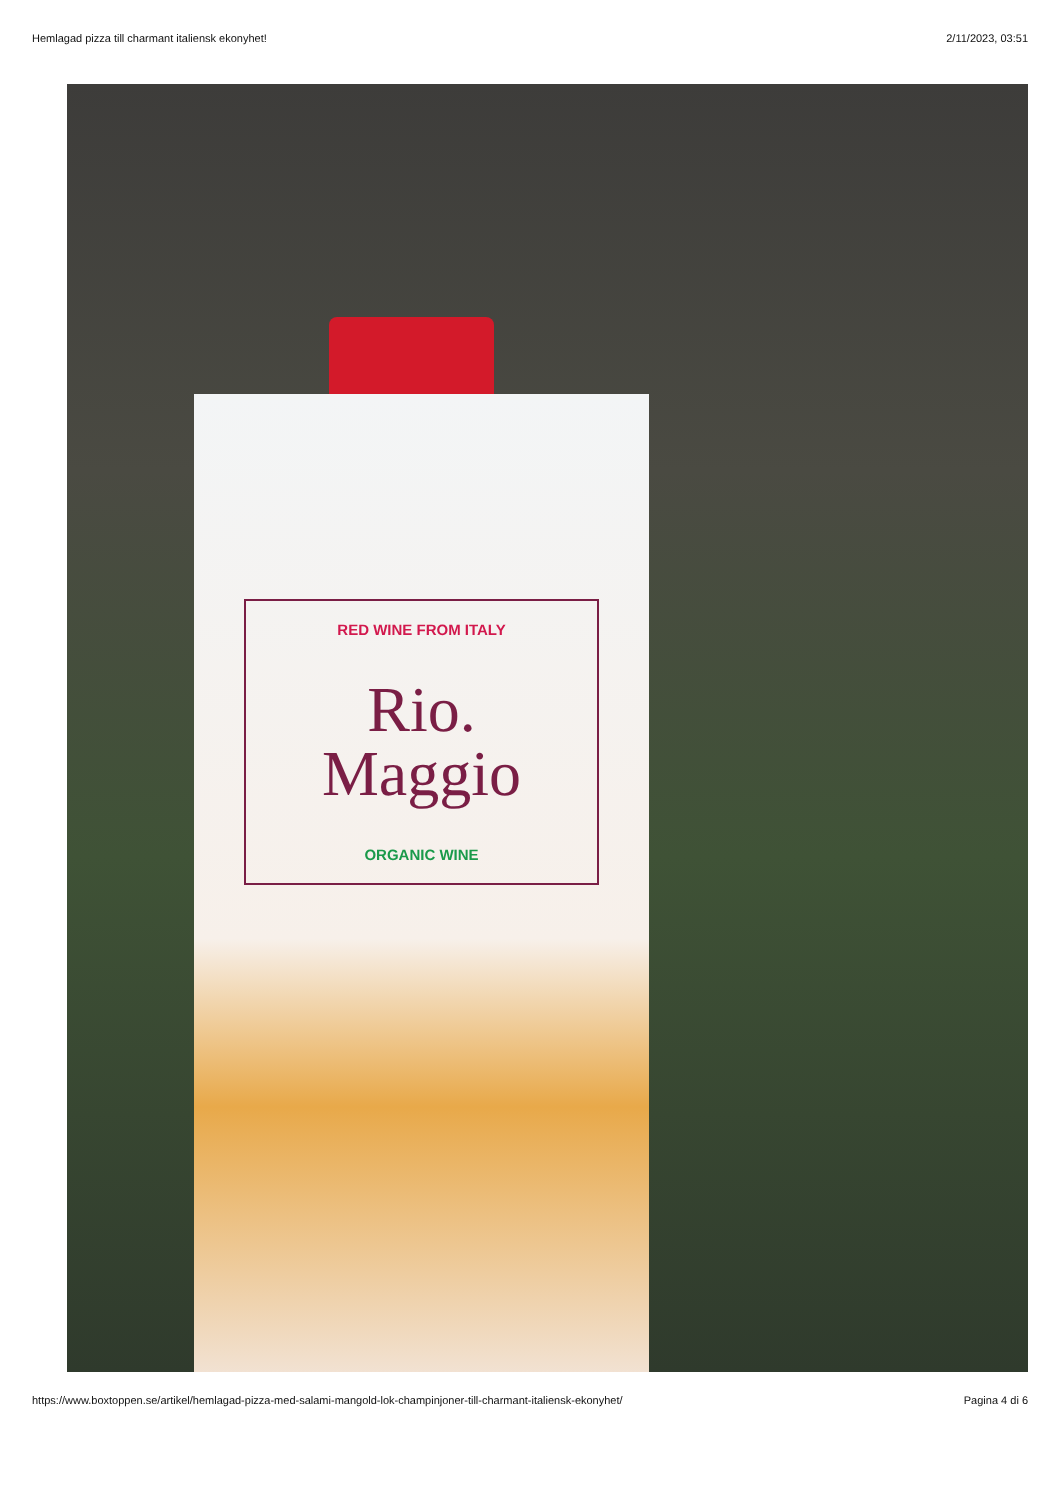Hemlagad pizza till charmant italiensk ekonyhet! 2/11/2023, 03:51
RED WINE FROM ITALY
Rio.
Maggio
ORGANIC WINE
https://www.boxtoppen.se/artikel/hemlagad-pizza-med-salami-mangold-lok-champinjoner-till-charmant-italiensk-ekonyhet/ Pagina 4 di 6